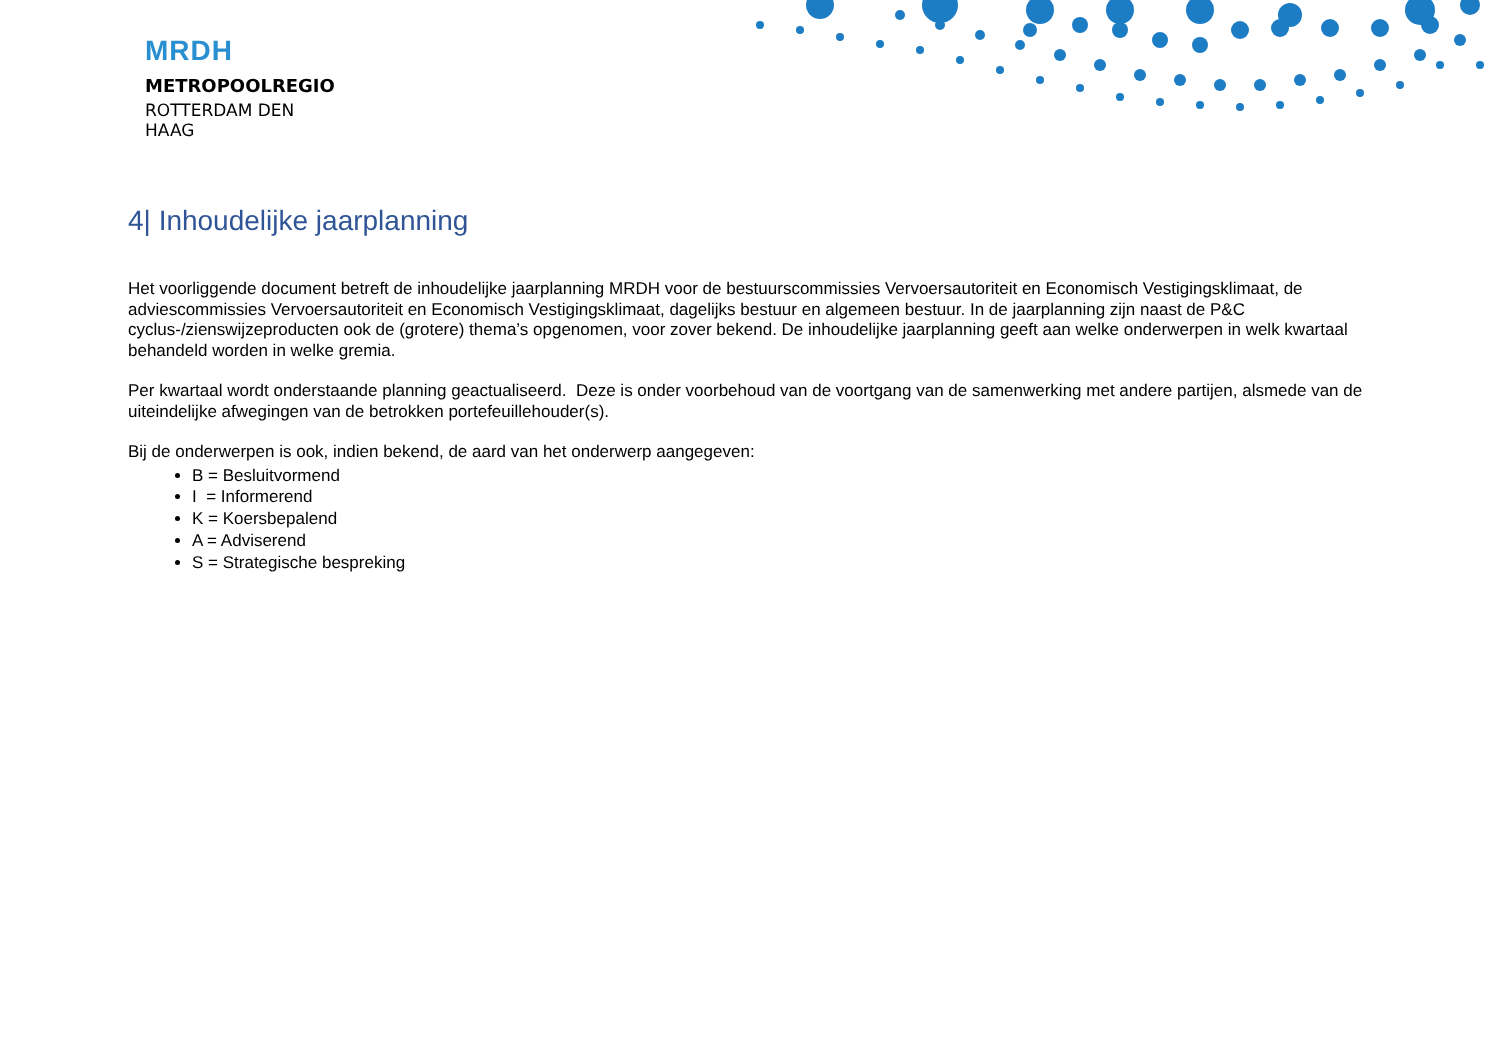MRDH
METROPOOLREGIO
ROTTERDAM DEN HAAG
4| Inhoudelijke jaarplanning
Het voorliggende document betreft de inhoudelijke jaarplanning MRDH voor de bestuurscommissies Vervoersautoriteit en Economisch Vestigingsklimaat, de adviescommissies Vervoersautoriteit en Economisch Vestigingsklimaat, dagelijks bestuur en algemeen bestuur. In de jaarplanning zijn naast de P&C cyclus-/zienswijzeproducten ook de (grotere) thema’s opgenomen, voor zover bekend. De inhoudelijke jaarplanning geeft aan welke onderwerpen in welk kwartaal behandeld worden in welke gremia.
Per kwartaal wordt onderstaande planning geactualiseerd. Deze is onder voorbehoud van de voortgang van de samenwerking met andere partijen, alsmede van de uiteindelijke afwegingen van de betrokken portefeuillehouder(s).
Bij de onderwerpen is ook, indien bekend, de aard van het onderwerp aangegeven:
B = Besluitvormend
I = Informerend
K = Koersbepalend
A = Adviserend
S = Strategische bespreking